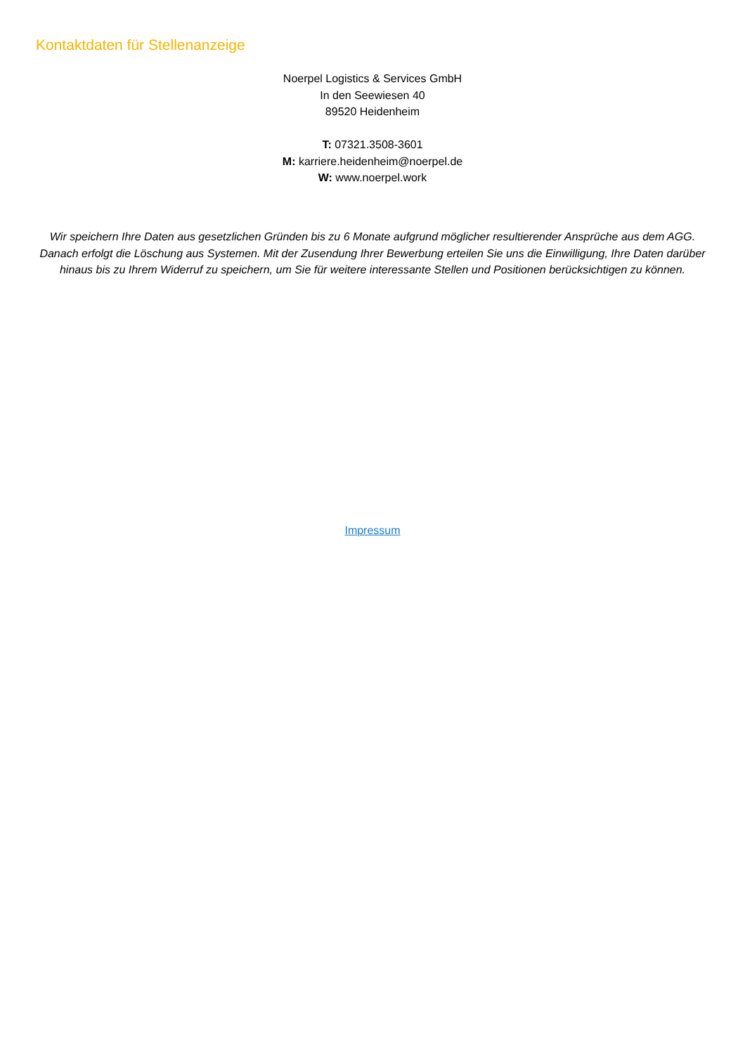Kontaktdaten für Stellenanzeige
Noerpel Logistics & Services GmbH
In den Seewiesen 40
89520 Heidenheim
T: 07321.3508-3601
M: karriere.heidenheim@noerpel.de
W: www.noerpel.work
Wir speichern Ihre Daten aus gesetzlichen Gründen bis zu 6 Monate aufgrund möglicher resultierender Ansprüche aus dem AGG. Danach erfolgt die Löschung aus Systemen. Mit der Zusendung Ihrer Bewerbung erteilen Sie uns die Einwilligung, Ihre Daten darüber hinaus bis zu Ihrem Widerruf zu speichern, um Sie für weitere interessante Stellen und Positionen berücksichtigen zu können.
Impressum